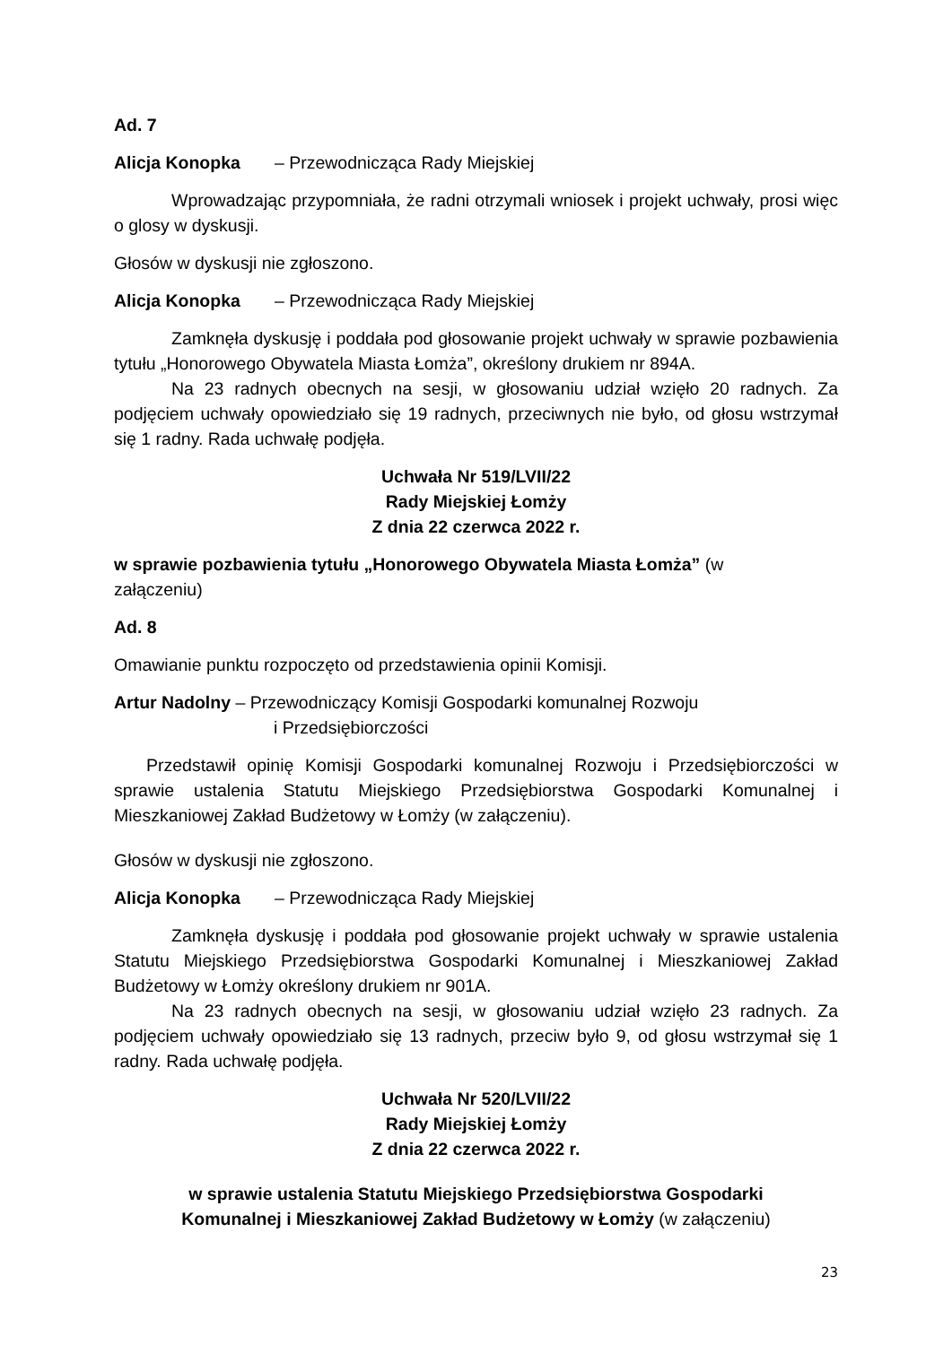Ad. 7
Alicja Konopka – Przewodnicząca Rady Miejskiej
Wprowadzając przypomniała, że radni otrzymali wniosek i projekt uchwały, prosi więc o glosy w dyskusji.
Głosów w dyskusji nie zgłoszono.
Alicja Konopka – Przewodnicząca Rady Miejskiej
Zamknęła dyskusję i poddała pod głosowanie projekt uchwały w sprawie pozbawienia tytułu „Honorowego Obywatela Miasta Łomża”, określony drukiem nr 894A.
Na 23 radnych obecnych na sesji, w głosowaniu udział wzięło 20 radnych. Za podjęciem uchwały opowiedziało się 19 radnych, przeciwnych nie było, od głosu wstrzymał się 1 radny. Rada uchwałę podjęła.
Uchwała Nr 519/LVII/22
Rady Miejskiej Łomży
Z dnia 22 czerwca 2022 r.
w sprawie pozbawienia tytułu „Honorowego Obywatela Miasta Łomża” (w
załączeniu)
Ad. 8
Omawianie punktu rozpoczęto od przedstawienia opinii Komisji.
Artur Nadolny – Przewodniczący Komisji Gospodarki komunalnej Rozwoju
i Przedsiębiorczości
Przedstawił opinię Komisji Gospodarki komunalnej Rozwoju i Przedsiębiorczości w sprawie ustalenia Statutu Miejskiego Przedsiębiorstwa Gospodarki Komunalnej i Mieszkaniowej Zakład Budżetowy w Łomży (w załączeniu).
Głosów w dyskusji nie zgłoszono.
Alicja Konopka – Przewodnicząca Rady Miejskiej
Zamknęła dyskusję i poddała pod głosowanie projekt uchwały w sprawie ustalenia Statutu Miejskiego Przedsiębiorstwa Gospodarki Komunalnej i Mieszkaniowej Zakład Budżetowy w Łomży określony drukiem nr 901A.
Na 23 radnych obecnych na sesji, w głosowaniu udział wzięło 23 radnych. Za podjęciem uchwały opowiedziało się 13 radnych, przeciw było 9, od głosu wstrzymał się 1 radny. Rada uchwałę podjęła.
Uchwała Nr 520/LVII/22
Rady Miejskiej Łomży
Z dnia 22 czerwca 2022 r.
w sprawie ustalenia Statutu Miejskiego Przedsiębiorstwa Gospodarki
Komunalnej i Mieszkaniowej Zakład Budżetowy w Łomży (w załączeniu)
23